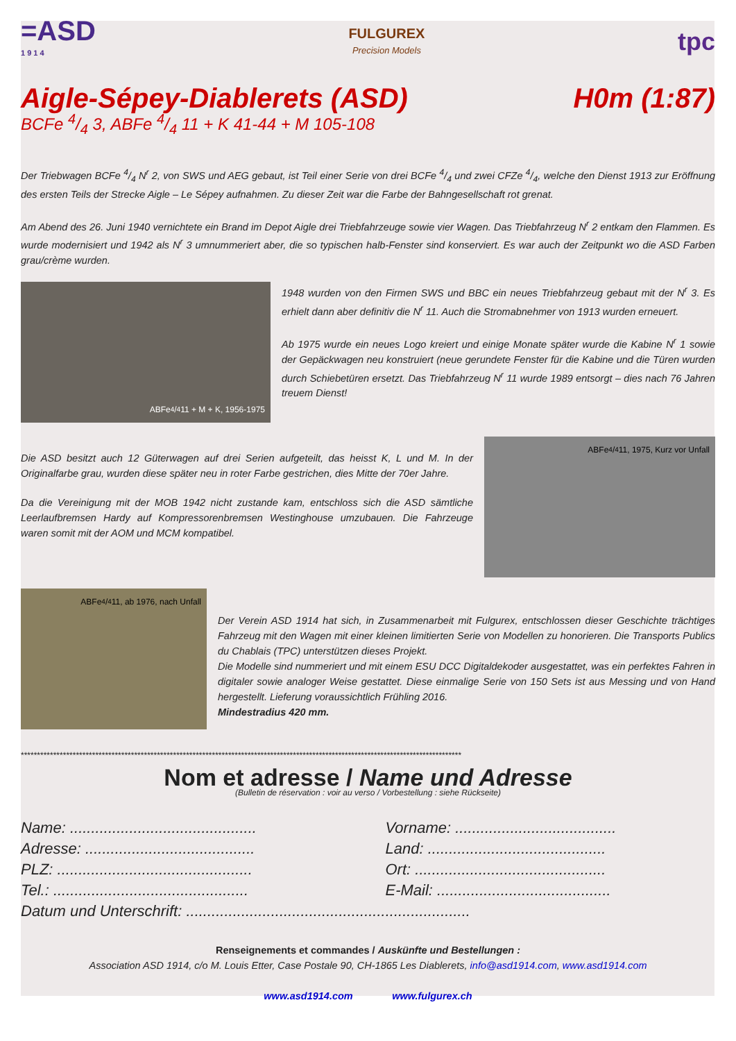=ASD
1 9 1 4
FULGUREX
Precision Models
tpc
Aigle-Sépey-Diablerets (ASD) H0m (1:87)
BCFe 4/4 3, ABFe 4/4 11 + K 41-44 + M 105-108
Der Triebwagen BCFe 4/4 N<sup>r</sup> 2, von SWS und AEG gebaut, ist Teil einer Serie von drei BCFe 4/4 und zwei CFZe 4/4, welche den Dienst 1913 zur Eröffnung des ersten Teils der Strecke Aigle – Le Sépey aufnahmen. Zu dieser Zeit war die Farbe der Bahngesellschaft rot grenat.
Am Abend des 26. Juni 1940 vernichtete ein Brand im Depot Aigle drei Triebfahrzeuge sowie vier Wagen. Das Triebfahrzeug N<sup>r</sup> 2 entkam den Flammen. Es wurde modernisiert und 1942 als N<sup>r</sup> 3 umnummeriert aber, die so typischen halb-Fenster sind konserviert. Es war auch der Zeitpunkt wo die ASD Farben grau/crème wurden.
ABFe 4/4 11 + M + K, 1956-1975
1948 wurden von den Firmen SWS und BBC ein neues Triebfahrzeug gebaut mit der N<sup>r</sup> 3. Es erhielt dann aber definitiv die N<sup>r</sup> 11. Auch die Stromabnehmer von 1913 wurden erneuert.
Ab 1975 wurde ein neues Logo kreiert und einige Monate später wurde die Kabine N<sup>r</sup> 1 sowie der Gepäckwagen neu konstruiert (neue gerundete Fenster für die Kabine und die Türen wurden durch Schiebetüren ersetzt. Das Triebfahrzeug N<sup>r</sup> 11 wurde 1989 entsorgt – dies nach 76 Jahren treuem Dienst!
Die ASD besitzt auch 12 Güterwagen auf drei Serien aufgeteilt, das heisst K, L und M. In der Originalfarbe grau, wurden diese später neu in roter Farbe gestrichen, dies Mitte der 70er Jahre.
Da die Vereinigung mit der MOB 1942 nicht zustande kam, entschloss sich die ASD sämtliche Leerlaufbremsen Hardy auf Kompressorenbremsen Westinghouse umzubauen. Die Fahrzeuge waren somit mit der AOM und MCM kompatibel.
ABFe 4/4 11, 1975, Kurz vor Unfall
ABFe 4/4 11, ab 1976, nach Unfall
Der Verein ASD 1914 hat sich, in Zusammenarbeit mit Fulgurex, entschlossen dieser Geschichte trächtiges Fahrzeug mit den Wagen mit einer kleinen limitierten Serie von Modellen zu honorieren. Die Transports Publics du Chablais (TPC) unterstützen dieses Projekt.
Die Modelle sind nummeriert und mit einem ESU DCC Digitaldekoder ausgestattet, was ein perfektes Fahren in digitaler sowie analoger Weise gestattet. Diese einmalige Serie von 150 Sets ist aus Messing und von Hand hergestellt. Lieferung voraussichtlich Frühling 2016.
Mindestradius 420 mm.
****************************************************************************************************************************************
Nom et adresse / Name und Adresse
(Bulletin de réservation : voir au verso / Vorbestellung : siehe Rückseite)
Name: ............................................
Vorname: ......................................
Adresse: ........................................
Land: ..........................................
PLZ: ..............................................
Ort: .............................................
Tel.: ..............................................
E-Mail: .........................................
Datum und Unterschrift: ...................................................................
Renseignements et commandes / Auskünfte und Bestellungen :
Association ASD 1914, c/o M. Louis Etter, Case Postale 90, CH-1865 Les Diablerets, info@asd1914.com, www.asd1914.com
www.asd1914.com www.fulgurex.ch